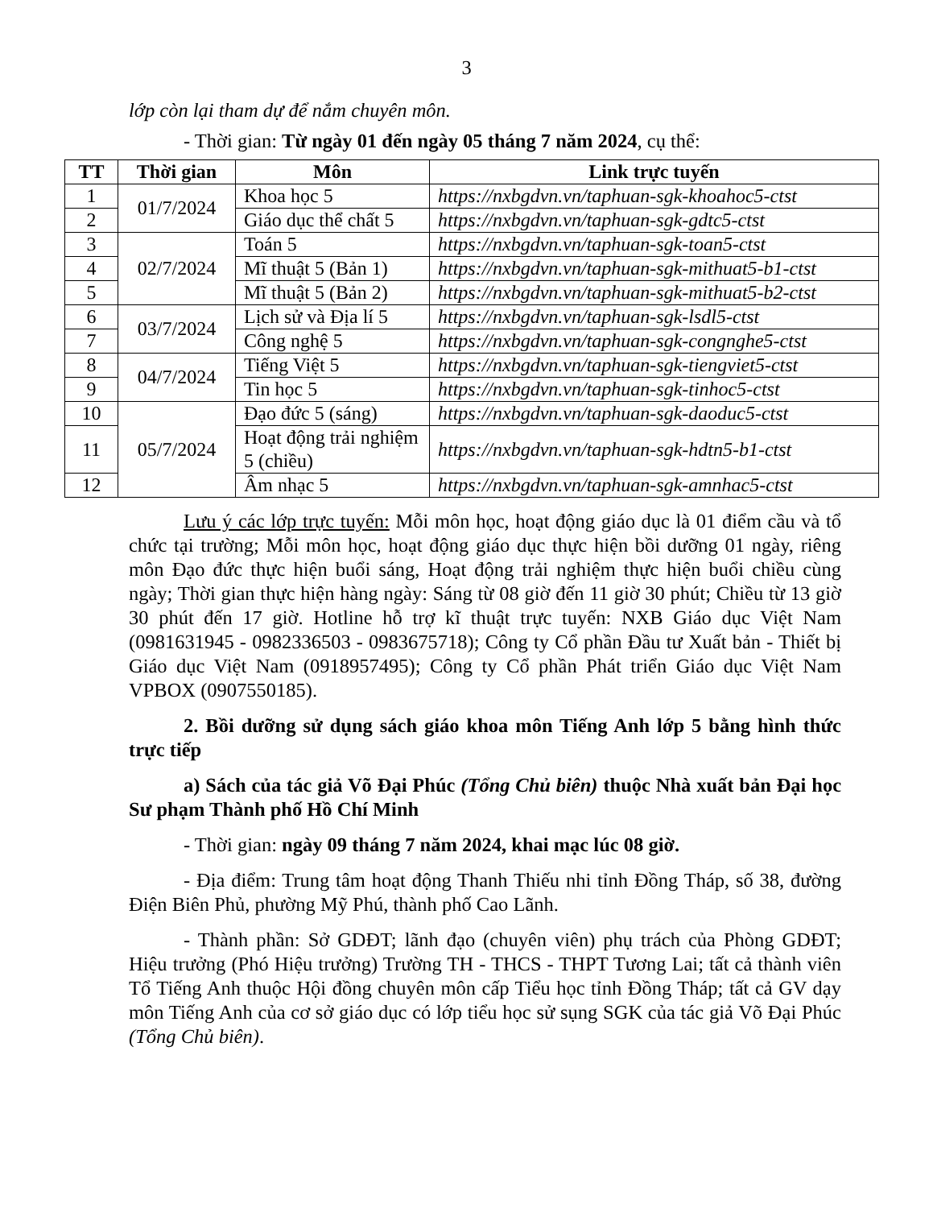3
lớp còn lại tham dự để nắm chuyên môn.
- Thời gian: Từ ngày 01 đến ngày 05 tháng 7 năm 2024, cụ thể:
| TT | Thời gian | Môn | Link trực tuyến |
| --- | --- | --- | --- |
| 1 | 01/7/2024 | Khoa học 5 | https://nxbgdvn.vn/taphuan-sgk-khoahoc5-ctst |
| 2 | | Giáo dục thể chất 5 | https://nxbgdvn.vn/taphuan-sgk-gdtc5-ctst |
| 3 | 02/7/2024 | Toán 5 | https://nxbgdvn.vn/taphuan-sgk-toan5-ctst |
| 4 | | Mĩ thuật 5 (Bản 1) | https://nxbgdvn.vn/taphuan-sgk-mithuat5-b1-ctst |
| 5 | | Mĩ thuật 5 (Bản 2) | https://nxbgdvn.vn/taphuan-sgk-mithuat5-b2-ctst |
| 6 | 03/7/2024 | Lịch sử và Địa lí 5 | https://nxbgdvn.vn/taphuan-sgk-lsdl5-ctst |
| 7 | | Công nghệ 5 | https://nxbgdvn.vn/taphuan-sgk-congnghe5-ctst |
| 8 | 04/7/2024 | Tiếng Việt 5 | https://nxbgdvn.vn/taphuan-sgk-tiengviet5-ctst |
| 9 | | Tin học 5 | https://nxbgdvn.vn/taphuan-sgk-tinhoc5-ctst |
| 10 | 05/7/2024 | Đạo đức 5 (sáng) | https://nxbgdvn.vn/taphuan-sgk-daoduc5-ctst |
| 11 | | Hoạt động trải nghiệm 5 (chiều) | https://nxbgdvn.vn/taphuan-sgk-hdtn5-b1-ctst |
| 12 | | Âm nhạc 5 | https://nxbgdvn.vn/taphuan-sgk-amnhac5-ctst |
Lưu ý các lớp trực tuyến: Mỗi môn học, hoạt động giáo dục là 01 điểm cầu và tổ chức tại trường; Mỗi môn học, hoạt động giáo dục thực hiện bồi dưỡng 01 ngày, riêng môn Đạo đức thực hiện buổi sáng, Hoạt động trải nghiệm thực hiện buổi chiều cùng ngày; Thời gian thực hiện hàng ngày: Sáng từ 08 giờ đến 11 giờ 30 phút; Chiều từ 13 giờ 30 phút đến 17 giờ. Hotline hỗ trợ kĩ thuật trực tuyến: NXB Giáo dục Việt Nam (0981631945 - 0982336503 - 0983675718); Công ty Cổ phần Đầu tư Xuất bản - Thiết bị Giáo dục Việt Nam (0918957495); Công ty Cổ phần Phát triển Giáo dục Việt Nam VPBOX (0907550185).
2. Bồi dưỡng sử dụng sách giáo khoa môn Tiếng Anh lớp 5 bằng hình thức trực tiếp
a) Sách của tác giả Võ Đại Phúc (Tổng Chủ biên) thuộc Nhà xuất bản Đại học Sư phạm Thành phố Hồ Chí Minh
- Thời gian: ngày 09 tháng 7 năm 2024, khai mạc lúc 08 giờ.
- Địa điểm: Trung tâm hoạt động Thanh Thiếu nhi tỉnh Đồng Tháp, số 38, đường Điện Biên Phủ, phường Mỹ Phú, thành phố Cao Lãnh.
- Thành phần: Sở GDĐT; lãnh đạo (chuyên viên) phụ trách của Phòng GDĐT; Hiệu trưởng (Phó Hiệu trưởng) Trường TH - THCS - THPT Tương Lai; tất cả thành viên Tổ Tiếng Anh thuộc Hội đồng chuyên môn cấp Tiểu học tỉnh Đồng Tháp; tất cả GV dạy môn Tiếng Anh của cơ sở giáo dục có lớp tiểu học sử sụng SGK của tác giả Võ Đại Phúc (Tổng Chủ biên).